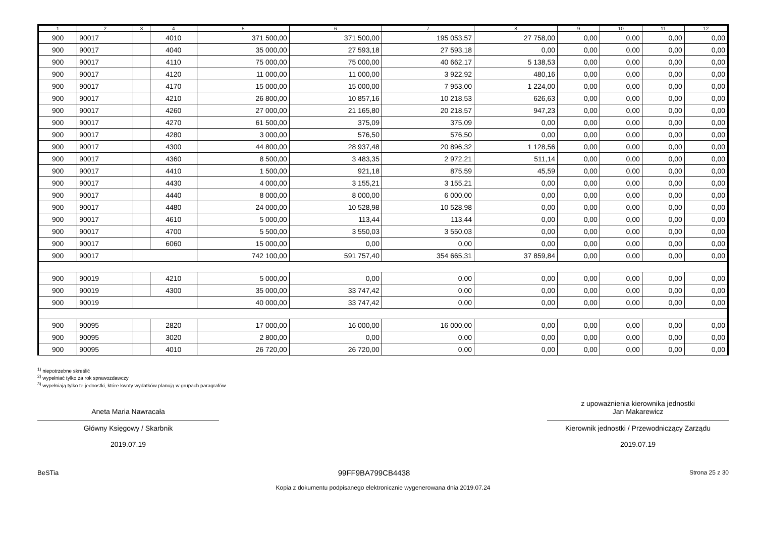| 1 | 2 | 3 | 4 | 5 | 6 | 7 | 8 | 9 | 10 | 11 | 12 |
| --- | --- | --- | --- | --- | --- | --- | --- | --- | --- | --- | --- |
| 900 | 90017 | | 4010 | 371 500,00 | 371 500,00 | 195 053,57 | 27 758,00 | 0,00 | 0,00 | 0,00 | 0,00 |
| 900 | 90017 | | 4040 | 35 000,00 | 27 593,18 | 27 593,18 | 0,00 | 0,00 | 0,00 | 0,00 | 0,00 |
| 900 | 90017 | | 4110 | 75 000,00 | 75 000,00 | 40 662,17 | 5 138,53 | 0,00 | 0,00 | 0,00 | 0,00 |
| 900 | 90017 | | 4120 | 11 000,00 | 11 000,00 | 3 922,92 | 480,16 | 0,00 | 0,00 | 0,00 | 0,00 |
| 900 | 90017 | | 4170 | 15 000,00 | 15 000,00 | 7 953,00 | 1 224,00 | 0,00 | 0,00 | 0,00 | 0,00 |
| 900 | 90017 | | 4210 | 26 800,00 | 10 857,16 | 10 218,53 | 626,63 | 0,00 | 0,00 | 0,00 | 0,00 |
| 900 | 90017 | | 4260 | 27 000,00 | 21 165,80 | 20 218,57 | 947,23 | 0,00 | 0,00 | 0,00 | 0,00 |
| 900 | 90017 | | 4270 | 61 500,00 | 375,09 | 375,09 | 0,00 | 0,00 | 0,00 | 0,00 | 0,00 |
| 900 | 90017 | | 4280 | 3 000,00 | 576,50 | 576,50 | 0,00 | 0,00 | 0,00 | 0,00 | 0,00 |
| 900 | 90017 | | 4300 | 44 800,00 | 28 937,48 | 20 896,32 | 1 128,56 | 0,00 | 0,00 | 0,00 | 0,00 |
| 900 | 90017 | | 4360 | 8 500,00 | 3 483,35 | 2 972,21 | 511,14 | 0,00 | 0,00 | 0,00 | 0,00 |
| 900 | 90017 | | 4410 | 1 500,00 | 921,18 | 875,59 | 45,59 | 0,00 | 0,00 | 0,00 | 0,00 |
| 900 | 90017 | | 4430 | 4 000,00 | 3 155,21 | 3 155,21 | 0,00 | 0,00 | 0,00 | 0,00 | 0,00 |
| 900 | 90017 | | 4440 | 8 000,00 | 8 000,00 | 6 000,00 | 0,00 | 0,00 | 0,00 | 0,00 | 0,00 |
| 900 | 90017 | | 4480 | 24 000,00 | 10 528,98 | 10 528,98 | 0,00 | 0,00 | 0,00 | 0,00 | 0,00 |
| 900 | 90017 | | 4610 | 5 000,00 | 113,44 | 113,44 | 0,00 | 0,00 | 0,00 | 0,00 | 0,00 |
| 900 | 90017 | | 4700 | 5 500,00 | 3 550,03 | 3 550,03 | 0,00 | 0,00 | 0,00 | 0,00 | 0,00 |
| 900 | 90017 | | 6060 | 15 000,00 | 0,00 | 0,00 | 0,00 | 0,00 | 0,00 | 0,00 | 0,00 |
| 900 | 90017 | | | 742 100,00 | 591 757,40 | 354 665,31 | 37 859,84 | 0,00 | 0,00 | 0,00 | 0,00 |
| 900 | 90019 | | 4210 | 5 000,00 | 0,00 | 0,00 | 0,00 | 0,00 | 0,00 | 0,00 | 0,00 |
| 900 | 90019 | | 4300 | 35 000,00 | 33 747,42 | 0,00 | 0,00 | 0,00 | 0,00 | 0,00 | 0,00 |
| 900 | 90019 | | | 40 000,00 | 33 747,42 | 0,00 | 0,00 | 0,00 | 0,00 | 0,00 | 0,00 |
| 900 | 90095 | | 2820 | 17 000,00 | 16 000,00 | 16 000,00 | 0,00 | 0,00 | 0,00 | 0,00 | 0,00 |
| 900 | 90095 | | 3020 | 2 800,00 | 0,00 | 0,00 | 0,00 | 0,00 | 0,00 | 0,00 | 0,00 |
| 900 | 90095 | | 4010 | 26 720,00 | 26 720,00 | 0,00 | 0,00 | 0,00 | 0,00 | 0,00 | 0,00 |
<sup>1)</sup> niepotrzebne skreślić
<sup>2)</sup> wypełniać tylko za rok sprawozdawczy
<sup>3)</sup> wypełniają tylko te jednostki, które kwoty wydatków planują w grupach paragrafów
Aneta Maria Nawracała
Główny Księgowy / Skarbnik
2019.07.19
z upoważnienia kierownika jednostki
Jan Makarewicz
Kierownik jednostki / Przewodniczący Zarządu
2019.07.19
BeSTia 99FF9BA799CB4438 Strona 25 z 30
Kopia z dokumentu podpisanego elektronicznie wygenerowana dnia 2019.07.24